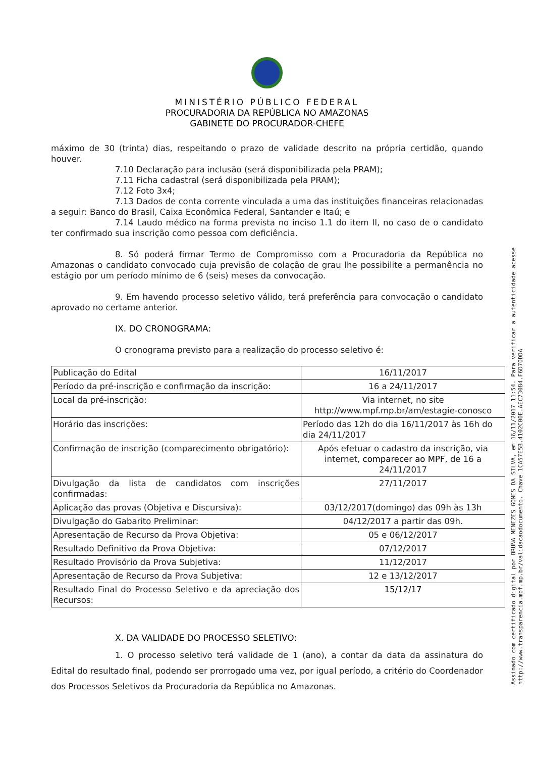MINISTÉRIO PÚBLICO FEDERAL
PROCURADORIA DA REPÚBLICA NO AMAZONAS
GABINETE DO PROCURADOR-CHEFE
máximo de 30 (trinta) dias, respeitando o prazo de validade descrito na própria certidão, quando houver.
7.10 Declaração para inclusão (será disponibilizada pela PRAM);
7.11 Ficha cadastral (será disponibilizada pela PRAM);
7.12 Foto 3x4;
7.13 Dados de conta corrente vinculada a uma das instituições financeiras relacionadas a seguir: Banco do Brasil, Caixa Econômica Federal, Santander e Itaú; e
7.14 Laudo médico na forma prevista no inciso 1.1 do item II, no caso de o candidato ter confirmado sua inscrição como pessoa com deficiência.
8. Só poderá firmar Termo de Compromisso com a Procuradoria da República no Amazonas o candidato convocado cuja previsão de colação de grau lhe possibilite a permanência no estágio por um período mínimo de 6 (seis) meses da convocação.
9. Em havendo processo seletivo válido, terá preferência para convocação o candidato aprovado no certame anterior.
IX. DO CRONOGRAMA:
O cronograma previsto para a realização do processo seletivo é:
| Publicação do Edital | 16/11/2017 |
| Período da pré-inscrição e confirmação da inscrição: | 16 a 24/11/2017 |
| Local da pré-inscrição: | Via internet, no site http://www.mpf.mp.br/am/estagie-conosco |
| Horário das inscrições: | Período das 12h do dia 16/11/2017 às 16h do dia 24/11/2017 |
| Confirmação de inscrição (comparecimento obrigatório): | Após efetuar o cadastro da inscrição, via internet, comparecer ao MPF , de 16 a 24/11/2017 |
| Divulgação da lista de candidatos com inscrições confirmadas: | 27/11/2017 |
| Aplicação das provas (Objetiva e Discursiva): | 03/12/2017(domingo) das 09h às 13h |
| Divulgação do Gabarito Preliminar: | 04/12/2017 a partir das 09h. |
| Apresentação de Recurso da Prova Objetiva: | 05 e 06/12/2017 |
| Resultado Definitivo da Prova Objetiva: | 07/12/2017 |
| Resultado Provisório da Prova Subjetiva: | 11/12/2017 |
| Apresentação de Recurso da Prova Subjetiva: | 12 e 13/12/2017 |
| Resultado Final do Processo Seletivo e da apreciação dos Recursos: | 15/12/17 |
X. DA VALIDADE DO PROCESSO SELETIVO:
1. O processo seletivo terá validade de 1 (ano), a contar da data da assinatura do Edital do resultado final, podendo ser prorrogado uma vez, por igual período, a critério do Coordenador dos Processos Seletivos da Procuradoria da República no Amazonas.
Assinado com certificado digital por BRUNA MENEZES GOMES DA SILVA, em 16/11/2017 11:54. Para verificar a autenticidade acesse
http://www.transparencia.mpf.mp.br/validacaodocumento. Chave 1CA57E5B.4102C00E.AEC73084.F6D70DDA